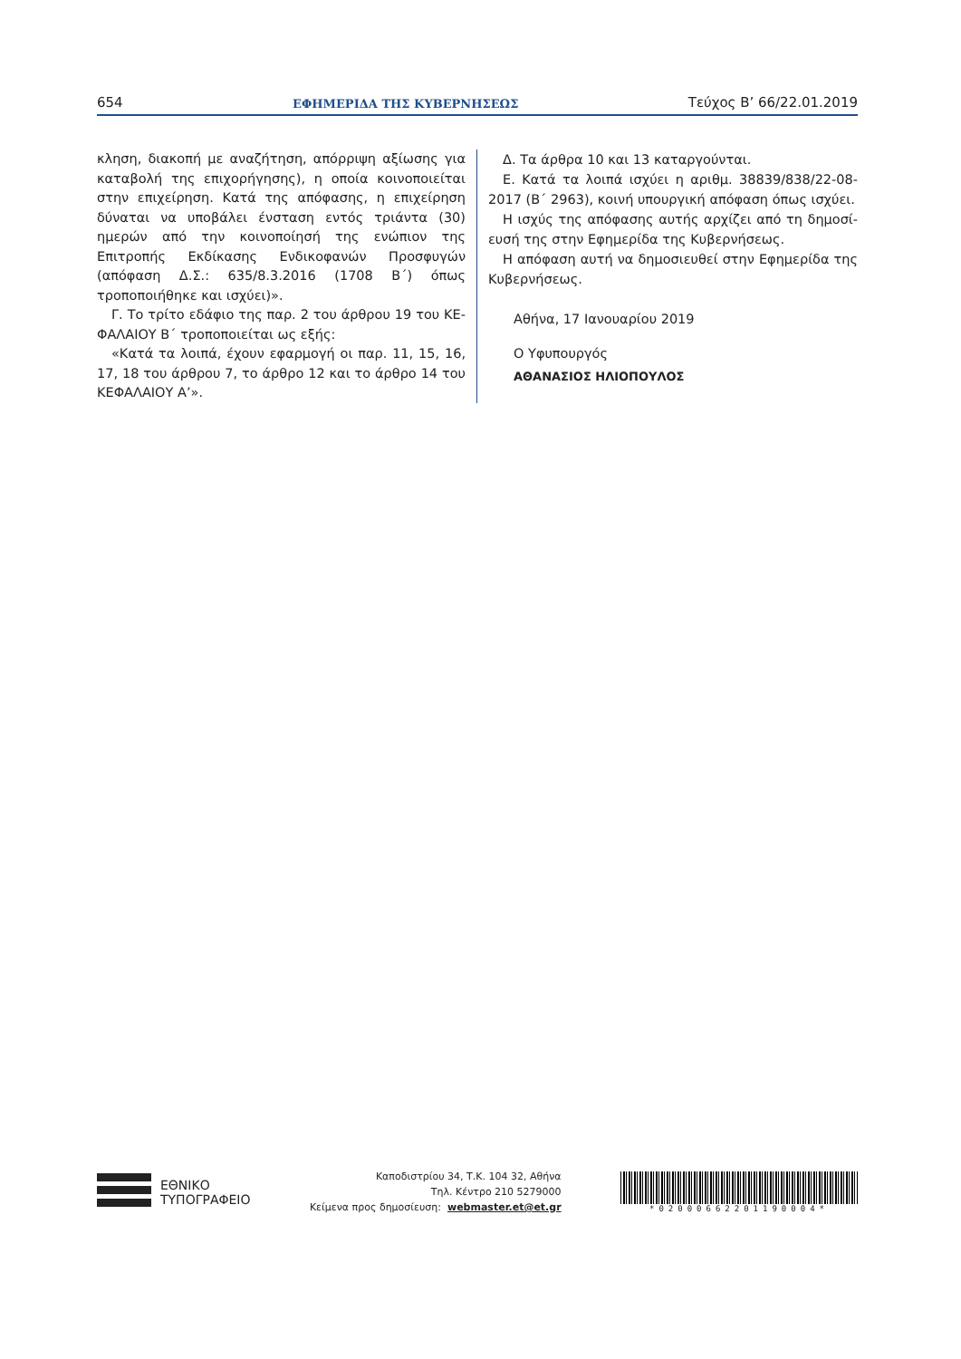654 ΕΦΗΜΕΡΙΔΑ ΤΗΣ ΚΥΒΕΡΝΗΣΕΩΣ Τεύχος B’ 66/22.01.2019
κληση, διακοπή με αναζήτηση, απόρριψη αξίωσης για καταβολή της επιχορήγησης), η οποία κοινοποιείται στην επιχείρηση. Κατά της απόφασης, η επιχείρηση δύναται να υποβάλει ένσταση εντός τριάντα (30) ημερών από την κοινοποίησή της ενώπιον της Επιτροπής Εκδίκασης Ενδικοφανών Προσφυγών (απόφαση Δ.Σ.: 635/8.3.2016 (1708 Β΄) όπως τροποποιήθηκε και ισχύει)».
Γ. Το τρίτο εδάφιο της παρ. 2 του άρθρου 19 του ΚΕ-ΦΑΛΑΙΟΥ Β΄ τροποποιείται ως εξής:
«Κατά τα λοιπά, έχουν εφαρμογή οι παρ. 11, 15, 16, 17, 18 του άρθρου 7, το άρθρο 12 και το άρθρο 14 του ΚΕΦΑΛΑΙΟΥ Α’».
Δ. Τα άρθρα 10 και 13 καταργούνται.
Ε. Κατά τα λοιπά ισχύει η αριθμ. 38839/838/22-08-2017 (Β΄ 2963), κοινή υπουργική απόφαση όπως ισχύει.
Η ισχύς της απόφασης αυτής αρχίζει από τη δημοσί-ευσή της στην Εφημερίδα της Κυβερνήσεως.
Η απόφαση αυτή να δημοσιευθεί στην Εφημερίδα της Κυβερνήσεως.
Αθήνα, 17 Ιανουαρίου 2019
Ο Υφυπουργός
ΑΘΑΝΑΣΙΟΣ ΗΛΙΟΠΟΥΛΟΣ
ΕΘΝΙΚΟ
ΤΥΠΟΓΡΑΦΕΙΟ
Καποδιστρίου 34, Τ.Κ. 104 32, Αθήνα
Τηλ. Κέντρο 210 5279000
Κείμενα προς δημοσίευση: webmaster.et@et.gr
*02000662201190004*